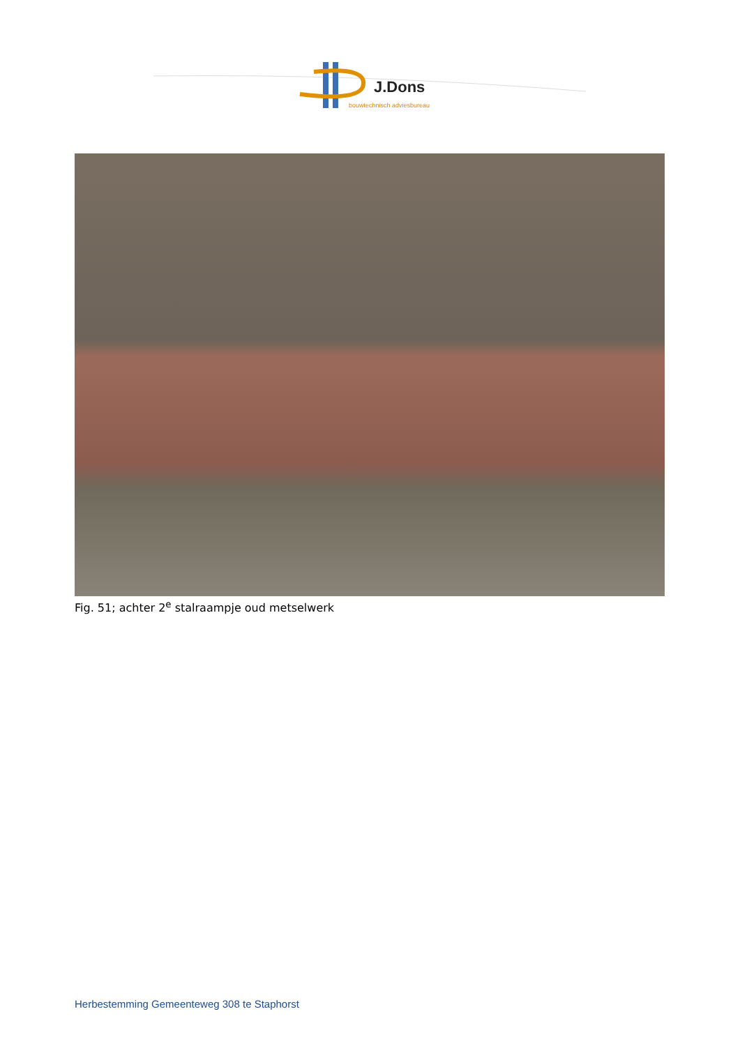J.Dons
bouwtechnisch adviesbureau
Fig. 51; achter 2<sup>e</sup> stalraampje oud metselwerk
Herbestemming Gemeenteweg 308 te Staphorst